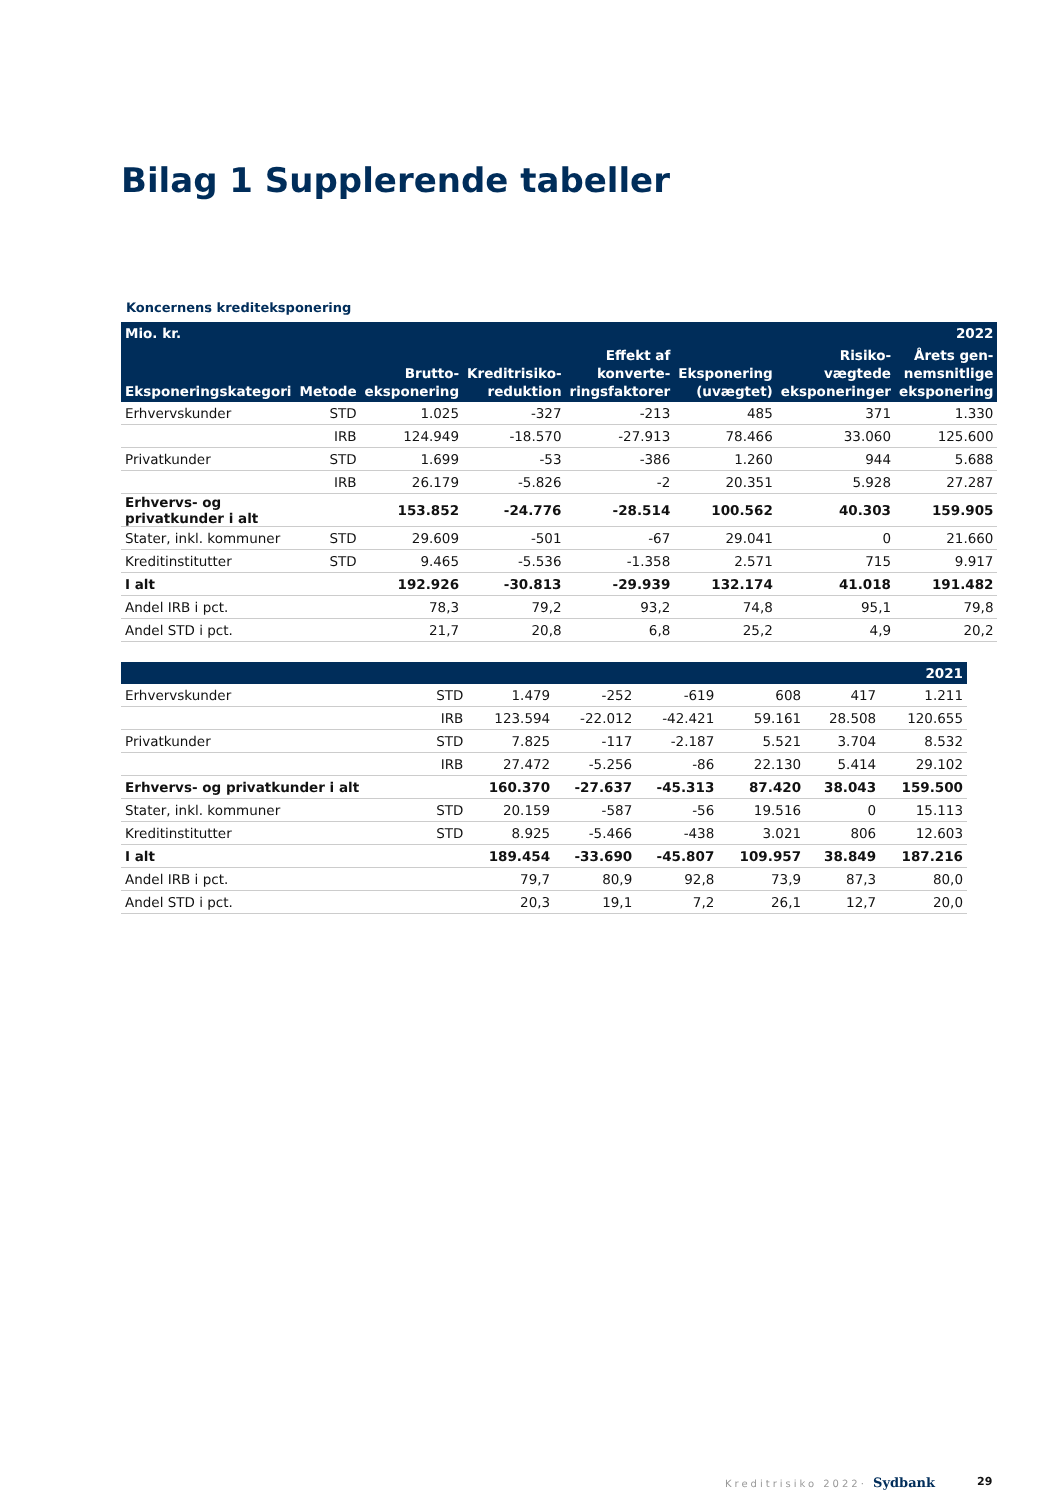Bilag 1 Supplerende tabeller
Koncernens krediteksponering
| Mio. kr. | | | | | | | 2022 |
| --- | --- | --- | --- | --- | --- | --- | --- |
| Eksponeringskategori | Metode | Brutto- eksponering | Kreditrisiko- reduktion | Effekt af konverte- ringsfaktorer | Eksponering (uvægtet) | Risiko- vægtede eksponeringer | Årets gen- nemsnitlige eksponering |
| Erhvervskunder | STD | 1.025 | -327 | -213 | 485 | 371 | 1.330 |
| | IRB | 124.949 | -18.570 | -27.913 | 78.466 | 33.060 | 125.600 |
| Privatkunder | STD | 1.699 | -53 | -386 | 1.260 | 944 | 5.688 |
| | IRB | 26.179 | -5.826 | -2 | 20.351 | 5.928 | 27.287 |
| Erhvervs- og privatkunder i alt | | 153.852 | -24.776 | -28.514 | 100.562 | 40.303 | 159.905 |
| Stater, inkl. kommuner | STD | 29.609 | -501 | -67 | 29.041 | 0 | 21.660 |
| Kreditinstitutter | STD | 9.465 | -5.536 | -1.358 | 2.571 | 715 | 9.917 |
| I alt | | 192.926 | -30.813 | -29.939 | 132.174 | 41.018 | 191.482 |
| Andel IRB i pct. | | 78,3 | 79,2 | 93,2 | 74,8 | 95,1 | 79,8 |
| Andel STD i pct. | | 21,7 | 20,8 | 6,8 | 25,2 | 4,9 | 20,2 |
| | | | | | | | 2021 |
| --- | --- | --- | --- | --- | --- | --- | --- |
| Erhvervskunder | STD | 1.479 | -252 | -619 | 608 | 417 | 1.211 |
| | IRB | 123.594 | -22.012 | -42.421 | 59.161 | 28.508 | 120.655 |
| Privatkunder | STD | 7.825 | -117 | -2.187 | 5.521 | 3.704 | 8.532 |
| | IRB | 27.472 | -5.256 | -86 | 22.130 | 5.414 | 29.102 |
| Erhvervs- og privatkunder i alt | | 160.370 | -27.637 | -45.313 | 87.420 | 38.043 | 159.500 |
| Stater, inkl. kommuner | STD | 20.159 | -587 | -56 | 19.516 | 0 | 15.113 |
| Kreditinstitutter | STD | 8.925 | -5.466 | -438 | 3.021 | 806 | 12.603 |
| I alt | | 189.454 | -33.690 | -45.807 | 109.957 | 38.849 | 187.216 |
| Andel IRB i pct. | | 79,7 | 80,9 | 92,8 | 73,9 | 87,3 | 80,0 |
| Andel STD i pct. | | 20,3 | 19,1 | 7,2 | 26,1 | 12,7 | 20,0 |
Kreditrisiko 2022· Sydbank 29